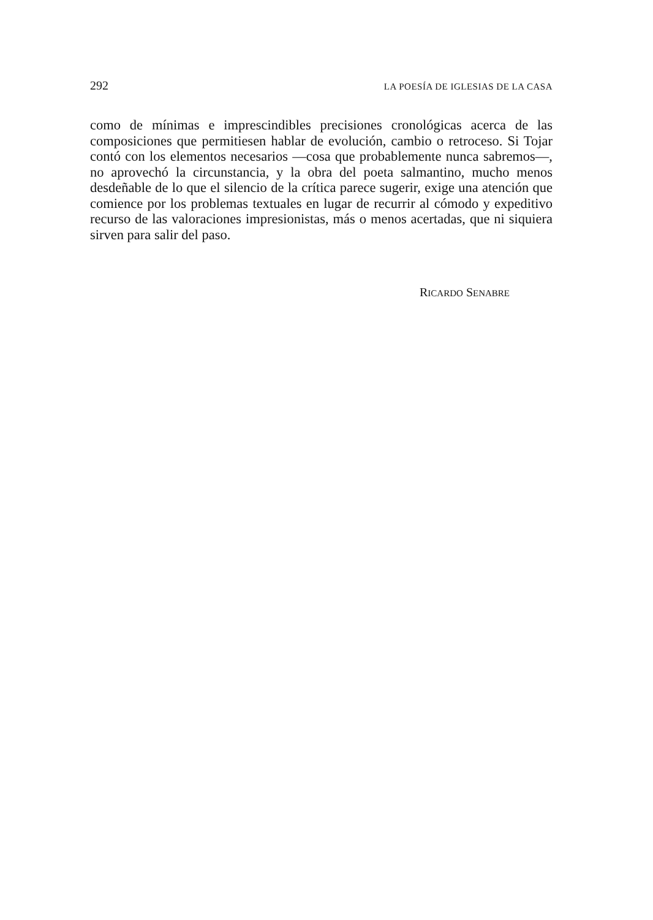292 LA POESÍA DE IGLESIAS DE LA CASA
como de mínimas e imprescindibles precisiones cronológicas acerca de las composiciones que permitiesen hablar de evolución, cambio o retroceso. Si Tojar contó con los elementos necesarios —cosa que probablemente nunca sabremos—, no aprovechó la circunstancia, y la obra del poeta salmantino, mucho menos desdeñable de lo que el silencio de la crítica parece sugerir, exige una atención que comience por los problemas textuales en lugar de recurrir al cómodo y expeditivo recurso de las valoraciones impresionistas, más o menos acertadas, que ni siquiera sirven para salir del paso.
RICARDO SENABRE